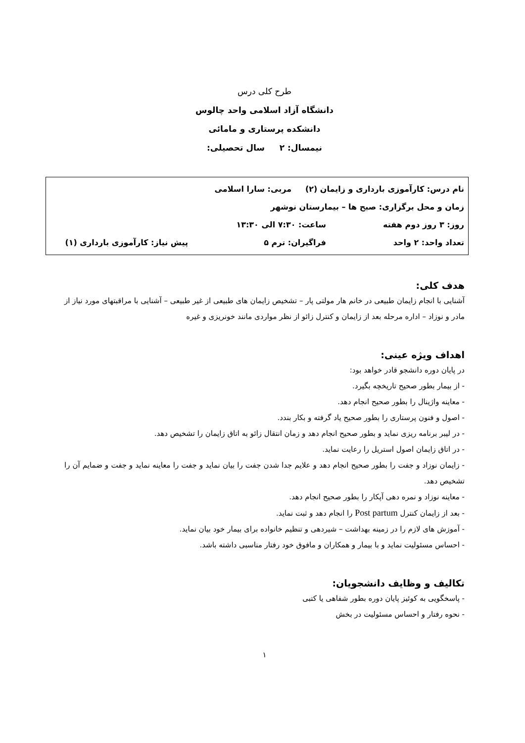طرح کلی درس
دانشگاه آزاد اسلامی واحد چالوس
دانشکده پرستاری و مامائی
نیمسال: ۲ سال تحصیلی:
نام درس: کارآموزی بارداری و زایمان (۲) مربی: سارا اسلامی
زمان و محل برگزاری: صبح ها – بیمارستان نوشهر
روز: ۳ روز دوم هفته ساعت: ۷:۳۰ الی ۱۳:۳۰
تعداد واحد: ۲ واحد فراگیران: ترم ۵ پیش نیاز: کارآموزی بارداری (۱)
هدف کلی:
آشنایی با انجام زایمان طبیعی در خانم هار مولتی پار – تشخیص زایمان های طبیعی از غیر طبیعی – آشنایی با مراقبتهای مورد نیاز از مادر و نوزاد – اداره مرحله بعد از زایمان و کنترل زائو از نظر مواردی مانند خونریزی و غیره
اهداف ویژه عینی:
در پایان دوره دانشجو قادر خواهد بود:
- از بیمار بطور صحیح تاریخچه بگیرد.
- معاینه واژینال را بطور صحیح انجام دهد.
- اصول و فنون پرستاری را بطور صحیح یاد گرفته و بکار بندد.
- در لیبر برنامه ریزی نماید و بطور صحیح انجام دهد و زمان انتقال زائو به اتاق زایمان را تشخیص دهد.
- در اتاق زایمان اصول استریل را رعایت نماید.
- زایمان نوزاد و جفت را بطور صحیح انجام دهد و علایم جدا شدن جفت را بیان نماید و جفت را معاینه نماید و جفت و ضمایم آن را تشخیص دهد.
- معاینه نوزاد و نمره دهی آپکار را بطور صحیح انجام دهد.
- بعد از زایمان کنترل Post partum را انجام دهد و ثبت نماید.
- آموزش های لازم را در زمینه بهداشت – شیردهی و تنظیم خانواده برای بیمار خود بیان نماید.
- احساس مسئولیت نماید و با بیمار و همکاران و مافوق خود رفتار مناسبی داشته باشد.
تکالیف و وظایف دانشجویان:
- پاسخگویی به کوئیز پایان دوره بطور شفاهی یا کتبی
- نحوه رفتار و احساس مسئولیت در بخش
۱